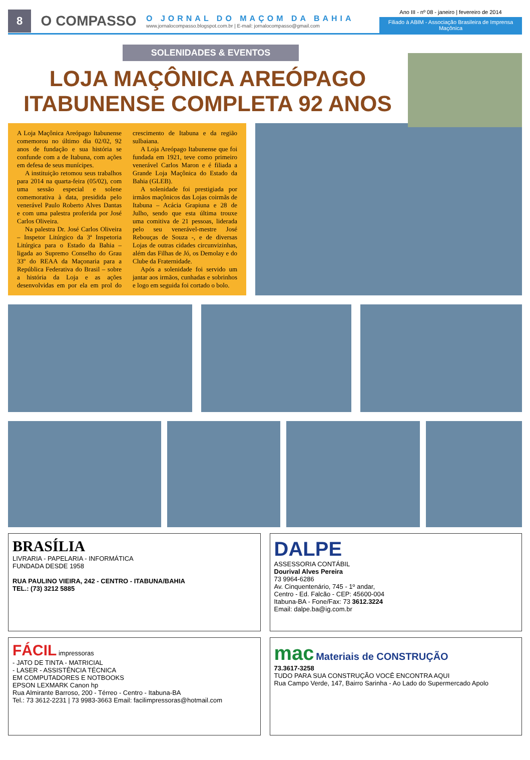8
O COMPASSO
O JORNAL DO MAÇOM DA BAHIA
www.jornalocompasso.blogspot.com.br | E-mail: jornalocompasso@gmail.com
Ano III - nº 08 - janeiro | fevereiro de 2014
Filiado à ABIM - Associação Brasileira de Imprensa Maçônica
SOLENIDADES & EVENTOS
LOJA MAÇÔNICA AREÓPAGO ITABUNENSE COMPLETA 92 ANOS
A Loja Maçônica Areópago Itabunense comemorou no último dia 02/02, 92 anos de fundação e sua história se confunde com a de Itabuna, com ações em defesa de seus munícipes.
A instituição retomou seus trabalhos para 2014 na quarta-feira (05/02), com uma sessão especial e solene comemorativa à data, presidida pelo venerável Paulo Roberto Alves Dantas e com uma palestra proferida por José Carlos Oliveira.
Na palestra Dr. José Carlos Oliveira – Inspetor Litúrgico da 3ª Inspetoria Litúrgica para o Estado da Bahia – ligada ao Supremo Conselho do Grau 33º do REAA da Maçonaria para a República Federativa do Brasil – sobre a história da Loja e as ações desenvolvidas em por ela em prol do crescimento de Itabuna e da região sulbaiana.
A Loja Areópago Itabunense que foi fundada em 1921, teve como primeiro venerável Carlos Maron e é filiada a Grande Loja Maçônica do Estado da Bahia (GLEB).
A solenidade foi prestigiada por irmãos maçônicos das Lojas coirmãs de Itabuna – Acácia Grapiuna e 28 de Julho, sendo que esta última trouxe uma comitiva de 21 pessoas, liderada pelo seu venerável-mestre José Rebouças de Souza -, e de diversas Lojas de outras cidades circunvizinhas, além das Filhas de Jó, os Demolay e do Clube da Fraternidade.
Após a solenidade foi servido um jantar aos irmãos, cunhadas e sobrinhos e logo em seguida foi cortado o bolo.
BRASÍLIA
LIVRARIA - PAPELARIA - INFORMÁTICA
FUNDADA DESDE 1958
RUA PAULINO VIEIRA, 242 - CENTRO - ITABUNA/BAHIA
TEL.: (73) 3212 5885
DALPE
ASSESSORIA CONTÁBIL
Dourival Alves Pereira
73 9964-6286
Av. Cinquentenário, 745 - 1º andar,
Centro - Ed. Falcão - CEP: 45600-004
Itabuna-BA - Fone/Fax: 73 3612.3224
Email: dalpe.ba@ig.com.br
FÁCIL impressoras
- JATO DE TINTA - MATRICIAL
- LASER - ASSISTÊNCIA TÉCNICA
EM COMPUTADORES E NOTBOOKS
EPSON LEXMARK Canon hp
Rua Almirante Barroso, 200 - Térreo - Centro - Itabuna-BA
Tel.: 73 3612-2231 | 73 9983-3663 Email: facilimpressoras@hotmail.com
mac Materiais de CONSTRUÇÃO
73.3617-3258
TUDO PARA SUA CONSTRUÇÃO VOCÊ ENCONTRA AQUI
Rua Campo Verde, 147, Bairro Sarinha - Ao Lado do Supermercado Apolo